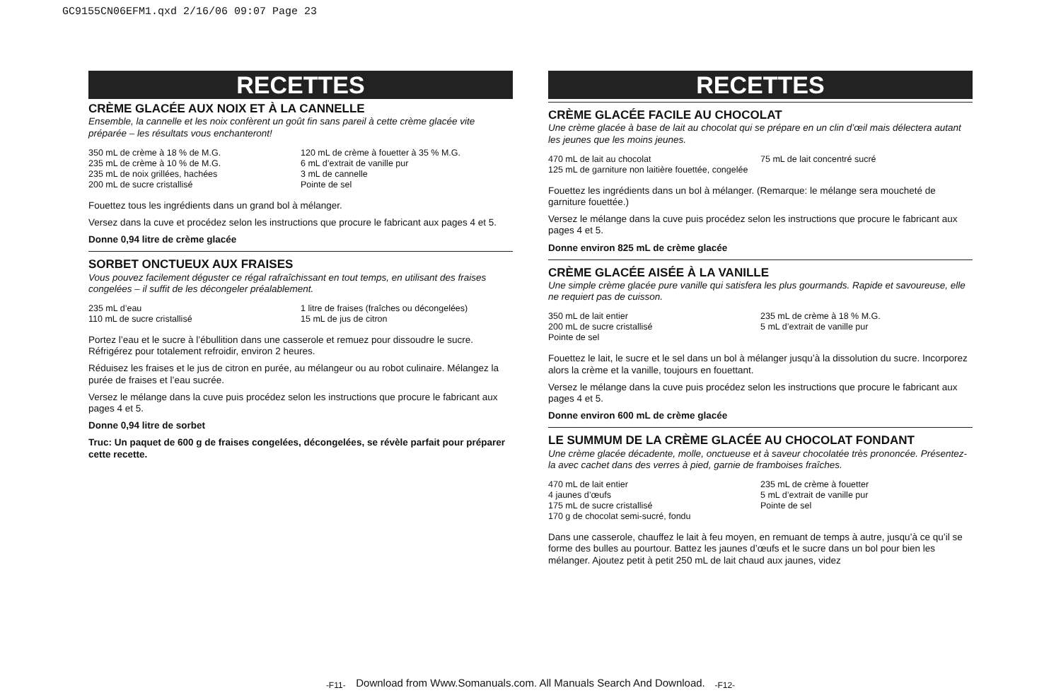GC9155CN06EFM1.qxd 2/16/06 09:07 Page 23
RECETTES
CRÈME GLACÉE AUX NOIX ET À LA CANNELLE
Ensemble, la cannelle et les noix confèrent un goût fin sans pareil à cette crème glacée vite préparée – les résultats vous enchanteront!
350 mL de crème à 18 % de M.G.
235 mL de crème à 10 % de M.G.
235 mL de noix grillées, hachées
200 mL de sucre cristallisé
120 mL de crème à fouetter à 35 % M.G.
6 mL d’extrait de vanille pur
3 mL de cannelle
Pointe de sel
Fouettez tous les ingrédients dans un grand bol à mélanger.
Versez dans la cuve et procédez selon les instructions que procure le fabricant aux pages 4 et 5.
Donne 0,94 litre de crème glacée
SORBET ONCTUEUX AUX FRAISES
Vous pouvez facilement déguster ce régal rafraîchissant en tout temps, en utilisant des fraises congelées – il suffit de les décongeler préalablement.
235 mL d’eau
110 mL de sucre cristallisé
1 litre de fraises (fraîches ou décongelées)
15 mL de jus de citron
Portez l’eau et le sucre à l’ébullition dans une casserole et remuez pour dissoudre le sucre. Réfrigérez pour totalement refroidir, environ 2 heures.
Réduisez les fraises et le jus de citron en purée, au mélangeur ou au robot culinaire. Mélangez la purée de fraises et l’eau sucrée.
Versez le mélange dans la cuve puis procédez selon les instructions que procure le fabricant aux pages 4 et 5.
Donne 0,94 litre de sorbet
Truc: Un paquet de 600 g de fraises congelées, décongelées, se révèle parfait pour préparer cette recette.
RECETTES
CRÈME GLACÉE FACILE AU CHOCOLAT
Une crème glacée à base de lait au chocolat qui se prépare en un clin d’œil mais délectera autant les jeunes que les moins jeunes.
470 mL de lait au chocolat
125 mL de garniture non laitière fouettée, congelée
75 mL de lait concentré sucré
Fouettez les ingrédients dans un bol à mélanger. (Remarque: le mélange sera moucheté de garniture fouettée.)
Versez le mélange dans la cuve puis procédez selon les instructions que procure le fabricant aux pages 4 et 5.
Donne environ 825 mL de crème glacée
CRÈME GLACÉE AISÉE À LA VANILLE
Une simple crème glacée pure vanille qui satisfera les plus gourmands. Rapide et savoureuse, elle ne requiert pas de cuisson.
350 mL de lait entier
200 mL de sucre cristallisé
Pointe de sel
235 mL de crème à 18 % M.G.
5 mL d’extrait de vanille pur
Fouettez le lait, le sucre et le sel dans un bol à mélanger jusqu’à la dissolution du sucre. Incorporez alors la crème et la vanille, toujours en fouettant.
Versez le mélange dans la cuve puis procédez selon les instructions que procure le fabricant aux pages 4 et 5.
Donne environ 600 mL de crème glacée
LE SUMMUM DE LA CRÈME GLACÉE AU CHOCOLAT FONDANT
Une crème glacée décadente, molle, onctueuse et à saveur chocolatée très prononcée. Présentez-la avec cachet dans des verres à pied, garnie de framboises fraîches.
470 mL de lait entier
4 jaunes d’œufs
175 mL de sucre cristallisé
170 g de chocolat semi-sucré, fondu
235 mL de crème à fouetter
5 mL d’extrait de vanille pur
Pointe de sel
Dans une casserole, chauffez le lait à feu moyen, en remuant de temps à autre, jusqu’à ce qu’il se forme des bulles au pourtour. Battez les jaunes d’œufs et le sucre dans un bol pour bien les mélanger. Ajoutez petit à petit 250 mL de lait chaud aux jaunes, videz
-F11- -F12-
Download from Www.Somanuals.com. All Manuals Search And Download.